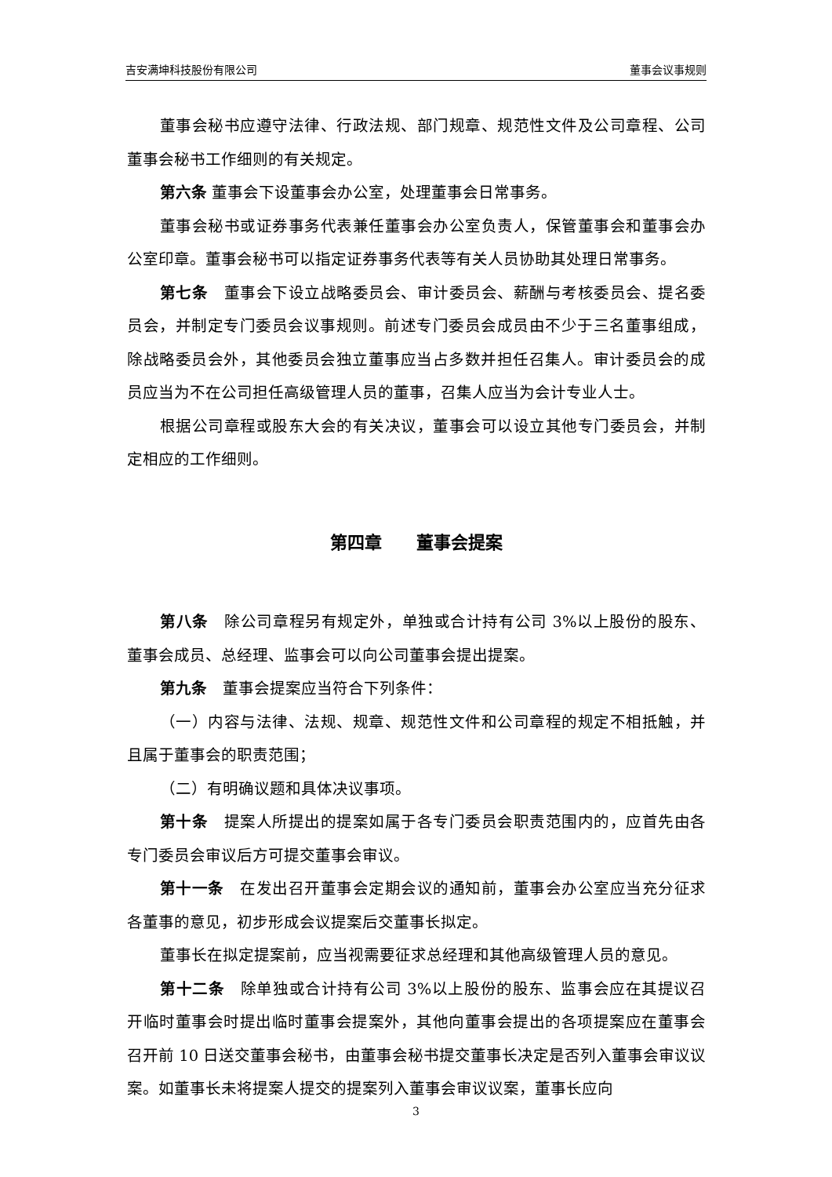吉安满坤科技股份有限公司 董事会议事规则
董事会秘书应遵守法律、行政法规、部门规章、规范性文件及公司章程、公司董事会秘书工作细则的有关规定。
第六条 董事会下设董事会办公室，处理董事会日常事务。
董事会秘书或证券事务代表兼任董事会办公室负责人，保管董事会和董事会办公室印章。董事会秘书可以指定证券事务代表等有关人员协助其处理日常事务。
第七条　董事会下设立战略委员会、审计委员会、薪酬与考核委员会、提名委员会，并制定专门委员会议事规则。前述专门委员会成员由不少于三名董事组成，除战略委员会外，其他委员会独立董事应当占多数并担任召集人。审计委员会的成员应当为不在公司担任高级管理人员的董事，召集人应当为会计专业人士。
根据公司章程或股东大会的有关决议，董事会可以设立其他专门委员会，并制定相应的工作细则。
第四章　　董事会提案
第八条　除公司章程另有规定外，单独或合计持有公司 3%以上股份的股东、董事会成员、总经理、监事会可以向公司董事会提出提案。
第九条　董事会提案应当符合下列条件：
（一）内容与法律、法规、规章、规范性文件和公司章程的规定不相抵触，并且属于董事会的职责范围；
（二）有明确议题和具体决议事项。
第十条　提案人所提出的提案如属于各专门委员会职责范围内的，应首先由各专门委员会审议后方可提交董事会审议。
第十一条　在发出召开董事会定期会议的通知前，董事会办公室应当充分征求各董事的意见，初步形成会议提案后交董事长拟定。
董事长在拟定提案前，应当视需要征求总经理和其他高级管理人员的意见。
第十二条　除单独或合计持有公司 3%以上股份的股东、监事会应在其提议召开临时董事会时提出临时董事会提案外，其他向董事会提出的各项提案应在董事会召开前 10 日送交董事会秘书，由董事会秘书提交董事长决定是否列入董事会审议议案。如董事长未将提案人提交的提案列入董事会审议议案，董事长应向
3